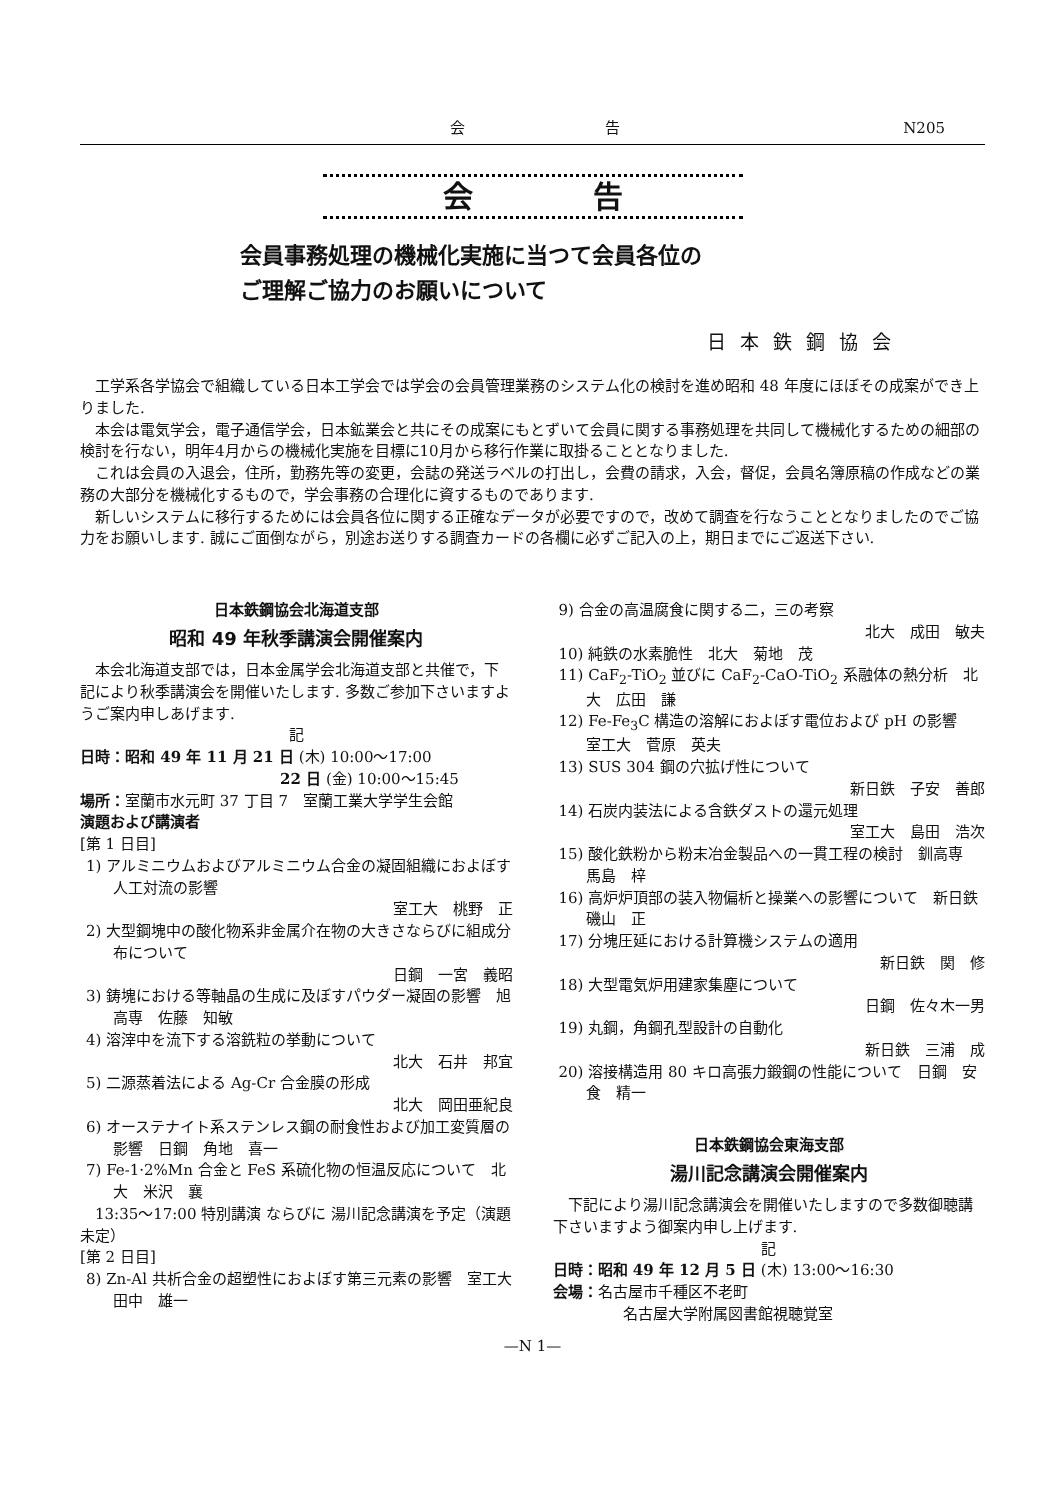会告 N205
会告
会員事務処理の機械化実施に当つて会員各位の
ご理解ご協力のお願いについて
日本鉄鋼協会
工学系各学協会で組織している日本工学会では学会の会員管理業務のシステム化の検討を進め昭和 48 年度にほぼその成案ができ上りました.
本会は電気学会，電子通信学会，日本鉱業会と共にその成案にもとずいて会員に関する事務処理を共同して機械化するための細部の検討を行ない，明年4月からの機械化実施を目標に10月から移行作業に取掛ることとなりました.
これは会員の入退会，住所，勤務先等の変更，会誌の発送ラベルの打出し，会費の請求，入会，督促，会員名簿原稿の作成などの業務の大部分を機械化するもので，学会事務の合理化に資するものであります.
新しいシステムに移行するためには会員各位に関する正確なデータが必要ですので，改めて調査を行なうこととなりましたのでご協力をお願いします. 誠にご面倒ながら，別途お送りする調査カードの各欄に必ずご記入の上，期日までにご返送下さい.
日本鉄鋼協会北海道支部
昭和 49 年秋季講演会開催案内
本会北海道支部では，日本金属学会北海道支部と共催で，下記により秋季講演会を開催いたします. 多数ご参加下さいますようご案内申しあげます.
記
日時：昭和 49 年 11 月 21 日 (木) 10:00～17:00
22 日 (金) 10:00～15:45
場所：室蘭市水元町 37 丁目 7　室蘭工業大学学生会館
演題および講演者
[第 1 日目]
1) アルミニウムおよびアルミニウム合金の凝固組織におよぼす人工対流の影響
室工大　桃野　正
2) 大型鋼塊中の酸化物系非金属介在物の大きさならびに組成分布について
日鋼　一宮　義昭
3) 鋳塊における等軸晶の生成に及ぼすパウダー凝固の影響　旭高専　佐藤　知敏
4) 溶滓中を流下する溶銑粒の挙動について
北大　石井　邦宜
5) 二源蒸着法による Ag-Cr 合金膜の形成
北大　岡田亜紀良
6) オーステナイト系ステンレス鋼の耐食性および加工変質層の影響　日鋼　角地　喜一
7) Fe-1·2%Mn 合金と FeS 系硫化物の恒温反応について　北大　米沢　襄
13:35～17:00 特別講演 ならびに 湯川記念講演を予定（演題未定）
[第 2 日目]
8) Zn-Al 共析合金の超塑性におよぼす第三元素の影響　室工大　田中　雄一
9) 合金の高温腐食に関する二，三の考察
北大　成田　敏夫
10) 純鉄の水素脆性　北大　菊地　茂
11) CaF<sub>2</sub>-TiO<sub>2</sub> 並びに CaF<sub>2</sub>-CaO-TiO<sub>2</sub> 系融体の熱分析　北大　広田　謙
12) Fe-Fe<sub>3</sub>C 構造の溶解におよぼす電位および pH の影響　室工大　菅原　英夫
13) SUS 304 鋼の穴拡げ性について
新日鉄　子安　善郎
14) 石炭内装法による含鉄ダストの還元処理
室工大　島田　浩次
15) 酸化鉄粉から粉末冶金製品への一貫工程の検討　釧高専　馬島　梓
16) 高炉炉頂部の装入物偏析と操業への影響について　新日鉄　磯山　正
17) 分塊圧延における計算機システムの適用
新日鉄　関　修
18) 大型電気炉用建家集塵について
日鋼　佐々木一男
19) 丸鋼，角鋼孔型設計の自動化
新日鉄　三浦　成
20) 溶接構造用 80 キロ高張力鍛鋼の性能について　日鋼　安食　精一
日本鉄鋼協会東海支部
湯川記念講演会開催案内
下記により湯川記念講演会を開催いたしますので多数御聴講下さいますよう御案内申し上げます.
記
日時：昭和 49 年 12 月 5 日 (木) 13:00～16:30
会場：名古屋市千種区不老町
名古屋大学附属図書館視聴覚室
—N 1—